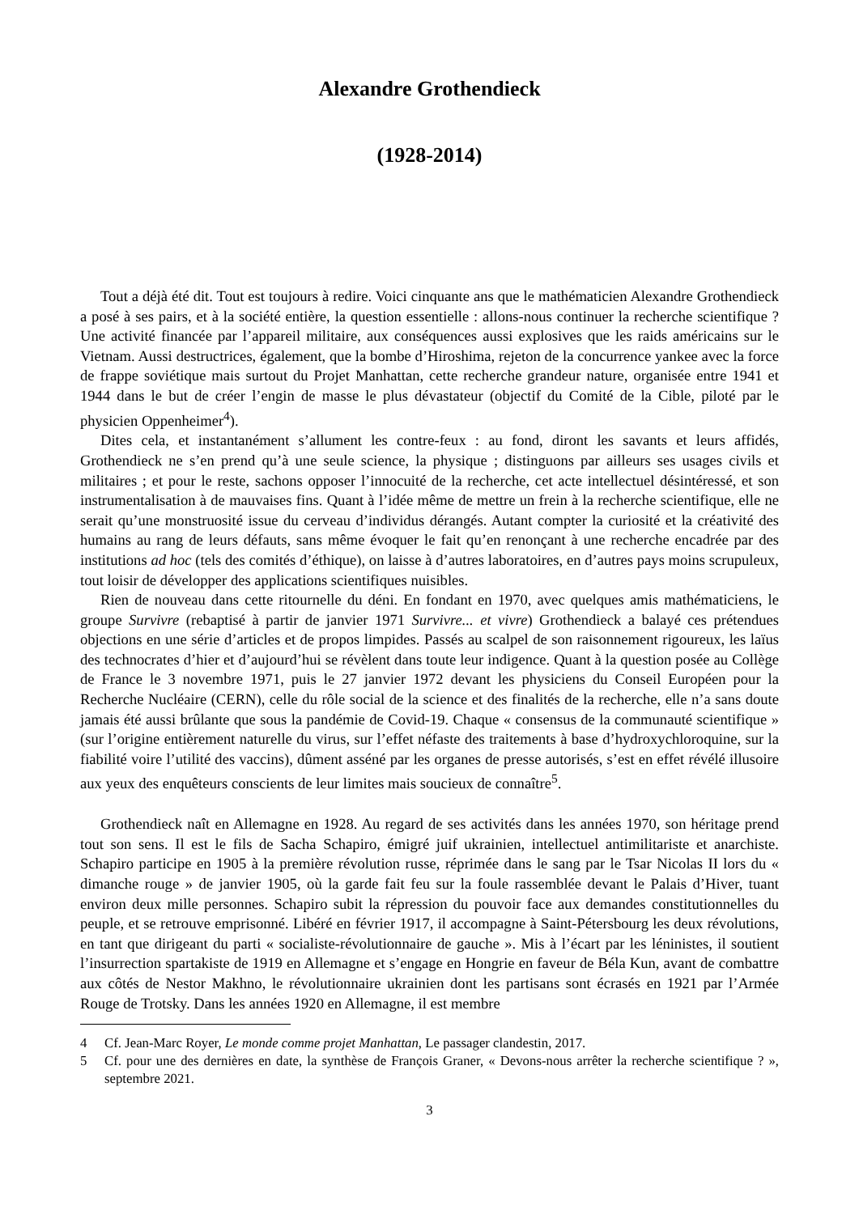Alexandre Grothendieck
(1928-2014)
Tout a déjà été dit. Tout est toujours à redire. Voici cinquante ans que le mathématicien Alexandre Grothendieck a posé à ses pairs, et à la société entière, la question essentielle : allons-nous continuer la recherche scientifique ? Une activité financée par l’appareil militaire, aux conséquences aussi explosives que les raids américains sur le Vietnam. Aussi destructrices, également, que la bombe d’Hiroshima, rejeton de la concurrence yankee avec la force de frappe soviétique mais surtout du Projet Manhattan, cette recherche grandeur nature, organisée entre 1941 et 1944 dans le but de créer l’engin de masse le plus dévastateur (objectif du Comité de la Cible, piloté par le physicien Oppenheimer<sup>4</sup>).
Dites cela, et instantanément s’allument les contre-feux : au fond, diront les savants et leurs affidés, Grothendieck ne s’en prend qu’à une seule science, la physique ; distinguons par ailleurs ses usages civils et militaires ; et pour le reste, sachons opposer l’innocuité de la recherche, cet acte intellectuel désintéressé, et son instrumentalisation à de mauvaises fins. Quant à l’idée même de mettre un frein à la recherche scientifique, elle ne serait qu’une monstruosité issue du cerveau d’individus dérangés. Autant compter la curiosité et la créativité des humains au rang de leurs défauts, sans même évoquer le fait qu’en renonçant à une recherche encadrée par des institutions ad hoc (tels des comités d’éthique), on laisse à d’autres laboratoires, en d’autres pays moins scrupuleux, tout loisir de développer des applications scientifiques nuisibles.
Rien de nouveau dans cette ritournelle du déni. En fondant en 1970, avec quelques amis mathématiciens, le groupe Survivre (rebaptisé à partir de janvier 1971 Survivre... et vivre) Grothendieck a balayé ces prétendues objections en une série d’articles et de propos limpides. Passés au scalpel de son raisonnement rigoureux, les laïus des technocrates d’hier et d’aujourd’hui se révèlent dans toute leur indigence. Quant à la question posée au Collège de France le 3 novembre 1971, puis le 27 janvier 1972 devant les physiciens du Conseil Européen pour la Recherche Nucléaire (CERN), celle du rôle social de la science et des finalités de la recherche, elle n’a sans doute jamais été aussi brûlante que sous la pandémie de Covid-19. Chaque « consensus de la communauté scientifique » (sur l’origine entièrement naturelle du virus, sur l’effet néfaste des traitements à base d’hydroxychloroquine, sur la fiabilité voire l’utilité des vaccins), dûment asséné par les organes de presse autorisés, s’est en effet révélé illusoire aux yeux des enquêteurs conscients de leur limites mais soucieux de connaître<sup>5</sup>.
Grothendieck naît en Allemagne en 1928. Au regard de ses activités dans les années 1970, son héritage prend tout son sens. Il est le fils de Sacha Schapiro, émigré juif ukrainien, intellectuel antimilitariste et anarchiste. Schapiro participe en 1905 à la première révolution russe, réprimée dans le sang par le Tsar Nicolas II lors du « dimanche rouge » de janvier 1905, où la garde fait feu sur la foule rassemblée devant le Palais d’Hiver, tuant environ deux mille personnes. Schapiro subit la répression du pouvoir face aux demandes constitutionnelles du peuple, et se retrouve emprisonné. Libéré en février 1917, il accompagne à Saint-Pétersbourg les deux révolutions, en tant que dirigeant du parti « socialiste-révolutionnaire de gauche ». Mis à l’écart par les léninistes, il soutient l’insurrection spartakiste de 1919 en Allemagne et s’engage en Hongrie en faveur de Béla Kun, avant de combattre aux côtés de Nestor Makhno, le révolutionnaire ukrainien dont les partisans sont écrasés en 1921 par l’Armée Rouge de Trotsky. Dans les années 1920 en Allemagne, il est membre
4 Cf. Jean-Marc Royer, Le monde comme projet Manhattan, Le passager clandestin, 2017.
5 Cf. pour une des dernières en date, la synthèse de François Graner, « Devons-nous arrêter la recherche scientifique ? », septembre 2021.
3